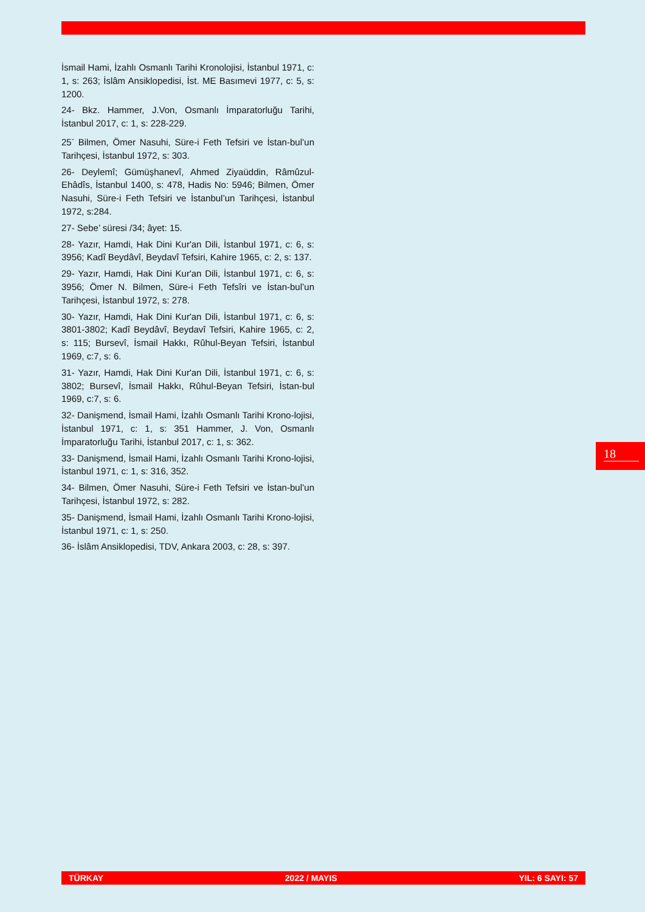İsmail Hami, İzahlı Osmanlı Tarihi Kronolojisi, İstanbul 1971, c: 1, s: 263; İslâm Ansiklopedisi, İst. ME Basımevi 1977, c: 5, s: 1200.
24- Bkz. Hammer, J.Von, Osmanlı İmparatorluğu Tarihi, İstanbul 2017, c: 1, s: 228-229.
25<sup>-</sup> Bilmen, Ömer Nasuhi, Süre-i Feth Tefsiri ve İstan-bul’un Tarihçesi, İstanbul 1972, s: 303.
26- Deylemî; Gümüşhanevî, Ahmed Ziyaüddin, Râmûzul-Ehâdîs, İstanbul 1400, s: 478, Hadis No: 5946; Bilmen, Ömer Nasuhi, Süre-i Feth Tefsiri ve İstanbul’un Tarihçesi, İstanbul 1972, s:284.
27- Sebe’ süresi /34; âyet: 15.
28- Yazır, Hamdi, Hak Dini Kur'an Dili, İstanbul 1971, c: 6, s: 3956; Kadî Beydâvî, Beydavî Tefsiri, Kahire 1965, c: 2, s: 137.
29- Yazır, Hamdi, Hak Dini Kur'an Dili, İstanbul 1971, c: 6, s: 3956; Ömer N. Bilmen, Süre-i Feth Tefsîri ve İstan-bul’un Tarihçesi, İstanbul 1972, s: 278.
30- Yazır, Hamdi, Hak Dini Kur'an Dili, İstanbul 1971, c: 6, s: 3801-3802; Kadî Beydâvî, Beydavî Tefsiri, Kahire 1965, c: 2, s: 115; Bursevî, İsmail Hakkı, Rûhul-Beyan Tefsiri, İstanbul 1969, c:7, s: 6.
31- Yazır, Hamdi, Hak Dini Kur'an Dili, İstanbul 1971, c: 6, s: 3802; Bursevî, İsmail Hakkı, Rûhul-Beyan Tefsiri, İstan-bul 1969, c:7, s: 6.
32- Danişmend, İsmail Hami, İzahlı Osmanlı Tarihi Krono-lojisi, İstanbul 1971, c: 1, s: 351 Hammer, J. Von, Osmanlı İmparatorluğu Tarihi, İstanbul 2017, c: 1, s: 362.
33- Danişmend, İsmail Hami, İzahlı Osmanlı Tarihi Krono-lojisi, İstanbul 1971, c: 1, s: 316, 352.
34- Bilmen, Ömer Nasuhi, Süre-i Feth Tefsiri ve İstan-bul’un Tarihçesi, İstanbul 1972, s: 282.
35- Danişmend, İsmail Hami, İzahlı Osmanlı Tarihi Krono-lojisi, İstanbul 1971, c: 1, s: 250.
36- İslâm Ansiklopedisi, TDV, Ankara 2003, c: 28, s: 397.
18
TÜRKAY 2022 / MAYIS YIL: 6 SAYI: 57